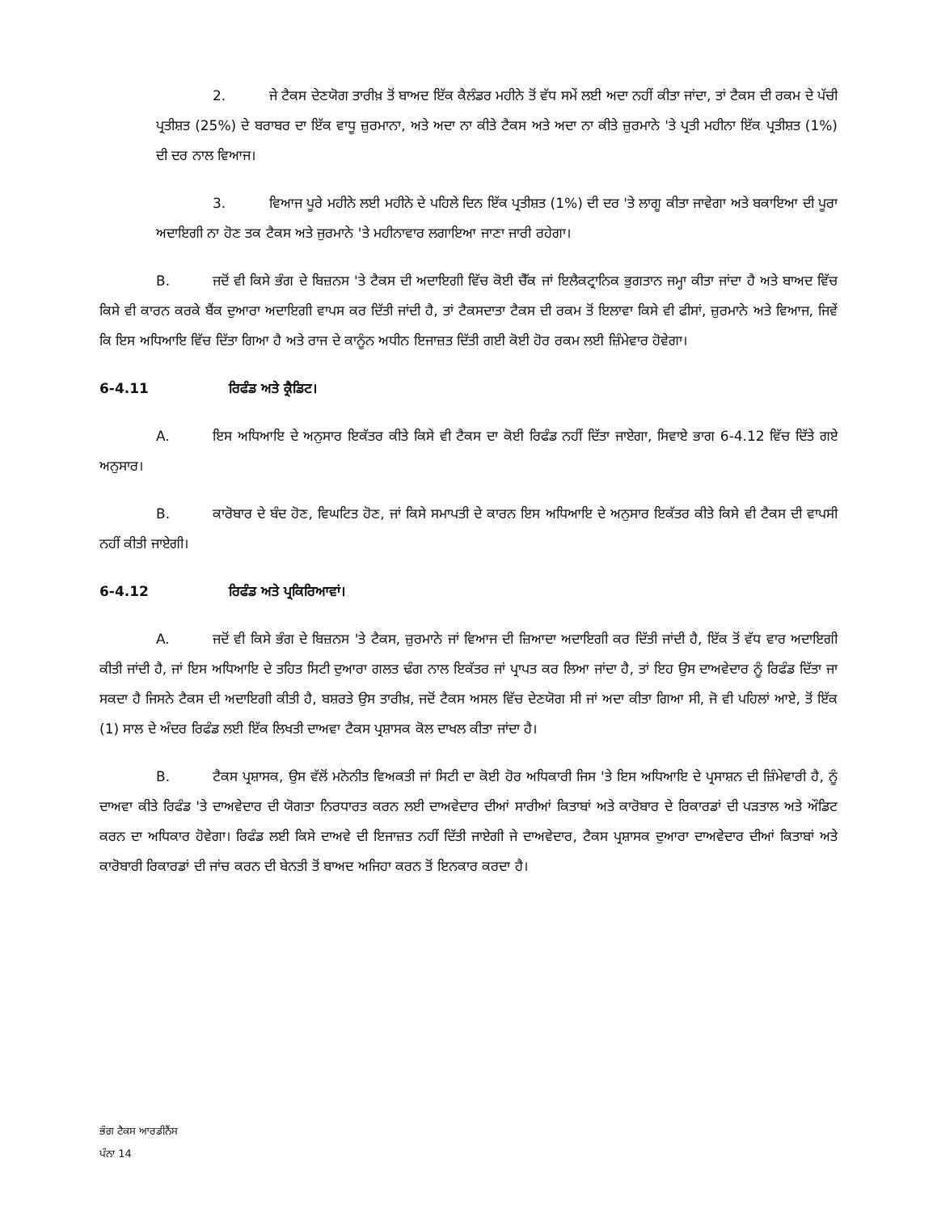2. ਜੇ ਟੈਕਸ ਦੇਣਯੋਗ ਤਾਰੀਖ਼ ਤੋਂ ਬਾਅਦ ਇੱਕ ਕੈਲੰਡਰ ਮਹੀਨੇ ਤੋਂ ਵੱਧ ਸਮੇਂ ਲਈ ਅਦਾ ਨਹੀਂ ਕੀਤਾ ਜਾਂਦਾ, ਤਾਂ ਟੈਕਸ ਦੀ ਰਕਮ ਦੇ ਪੱਚੀ ਪ੍ਰਤੀਸ਼ਤ (25%) ਦੇ ਬਰਾਬਰ ਦਾ ਇੱਕ ਵਾਧੂ ਜ਼ੁਰਮਾਨਾ, ਅਤੇ ਅਦਾ ਨਾ ਕੀਤੇ ਟੈਕਸ ਅਤੇ ਅਦਾ ਨਾ ਕੀਤੇ ਜ਼ੁਰਮਾਨੇ 'ਤੇ ਪ੍ਰਤੀ ਮਹੀਨਾ ਇੱਕ ਪ੍ਰਤੀਸ਼ਤ (1%) ਦੀ ਦਰ ਨਾਲ ਵਿਆਜ।
3. ਵਿਆਜ ਪੂਰੇ ਮਹੀਨੇ ਲਈ ਮਹੀਨੇ ਦੇ ਪਹਿਲੇ ਦਿਨ ਇੱਕ ਪ੍ਰਤੀਸ਼ਤ (1%) ਦੀ ਦਰ 'ਤੇ ਲਾਗੂ ਕੀਤਾ ਜਾਵੇਗਾ ਅਤੇ ਬਕਾਇਆ ਦੀ ਪੂਰਾ ਅਦਾਇਗੀ ਨਾ ਹੋਣ ਤਕ ਟੈਕਸ ਅਤੇ ਜੁਰਮਾਨੇ 'ਤੇ ਮਹੀਨਾਵਾਰ ਲਗਾਇਆ ਜਾਣਾ ਜਾਰੀ ਰਹੇਗਾ।
B. ਜਦੋਂ ਵੀ ਕਿਸੇ ਭੰਗ ਦੇ ਬਿਜ਼ਨਸ 'ਤੇ ਟੈਕਸ ਦੀ ਅਦਾਇਗੀ ਵਿੱਚ ਕੋਈ ਚੈੱਕ ਜਾਂ ਇਲੈਕਟ੍ਰਾਨਿਕ ਭੁਗਤਾਨ ਜਮ੍ਹਾ ਕੀਤਾ ਜਾਂਦਾ ਹੈ ਅਤੇ ਬਾਅਦ ਵਿੱਚ ਕਿਸੇ ਵੀ ਕਾਰਨ ਕਰਕੇ ਬੈਂਕ ਦੁਆਰਾ ਅਦਾਇਗੀ ਵਾਪਸ ਕਰ ਦਿੱਤੀ ਜਾਂਦੀ ਹੈ, ਤਾਂ ਟੈਕਸਦਾਤਾ ਟੈਕਸ ਦੀ ਰਕਮ ਤੋਂ ਇਲਾਵਾ ਕਿਸੇ ਵੀ ਫੀਸਾਂ, ਜ਼ੁਰਮਾਨੇ ਅਤੇ ਵਿਆਜ, ਜਿਵੇਂ ਕਿ ਇਸ ਅਧਿਆਇ ਵਿੱਚ ਦਿੱਤਾ ਗਿਆ ਹੈ ਅਤੇ ਰਾਜ ਦੇ ਕਾਨੂੰਨ ਅਧੀਨ ਇਜਾਜ਼ਤ ਦਿੱਤੀ ਗਈ ਕੋਈ ਹੋਰ ਰਕਮ ਲਈ ਜ਼ਿੰਮੇਵਾਰ ਹੋਵੇਗਾ।
6-4.11 ਰਿਫੰਡ ਅਤੇ ਕ੍ਰੈਡਿਟ।
A. ਇਸ ਅਧਿਆਇ ਦੇ ਅਨੁਸਾਰ ਇਕੱਤਰ ਕੀਤੇ ਕਿਸੇ ਵੀ ਟੈਕਸ ਦਾ ਕੋਈ ਰਿਫੰਡ ਨਹੀਂ ਦਿੱਤਾ ਜਾਏਗਾ, ਸਿਵਾਏ ਭਾਗ 6-4.12 ਵਿੱਚ ਦਿੱਤੇ ਗਏ ਅਨੁਸਾਰ।
B. ਕਾਰੋਬਾਰ ਦੇ ਬੰਦ ਹੋਣ, ਵਿਘਟਿਤ ਹੋਣ, ਜਾਂ ਕਿਸੇ ਸਮਾਪਤੀ ਦੇ ਕਾਰਨ ਇਸ ਅਧਿਆਇ ਦੇ ਅਨੁਸਾਰ ਇਕੱਤਰ ਕੀਤੇ ਕਿਸੇ ਵੀ ਟੈਕਸ ਦੀ ਵਾਪਸੀ ਨਹੀਂ ਕੀਤੀ ਜਾਏਗੀ।
6-4.12 ਰਿਫੰਡ ਅਤੇ ਪ੍ਰਕਿਰਿਆਵਾਂ।
A. ਜਦੋਂ ਵੀ ਕਿਸੇ ਭੰਗ ਦੇ ਬਿਜ਼ਨਸ 'ਤੇ ਟੈਕਸ, ਜ਼ੁਰਮਾਨੇ ਜਾਂ ਵਿਆਜ ਦੀ ਜ਼ਿਆਦਾ ਅਦਾਇਗੀ ਕਰ ਦਿੱਤੀ ਜਾਂਦੀ ਹੈ, ਇੱਕ ਤੋਂ ਵੱਧ ਵਾਰ ਅਦਾਇਗੀ ਕੀਤੀ ਜਾਂਦੀ ਹੈ, ਜਾਂ ਇਸ ਅਧਿਆਇ ਦੇ ਤਹਿਤ ਸਿਟੀ ਦੁਆਰਾ ਗਲਤ ਢੰਗ ਨਾਲ ਇਕੱਤਰ ਜਾਂ ਪ੍ਰਾਪਤ ਕਰ ਲਿਆ ਜਾਂਦਾ ਹੈ, ਤਾਂ ਇਹ ਉਸ ਦਾਅਵੇਦਾਰ ਨੂੰ ਰਿਫੰਡ ਦਿੱਤਾ ਜਾ ਸਕਦਾ ਹੈ ਜਿਸਨੇ ਟੈਕਸ ਦੀ ਅਦਾਇਗੀ ਕੀਤੀ ਹੈ, ਬਸ਼ਰਤੇ ਉਸ ਤਾਰੀਖ਼, ਜਦੋਂ ਟੈਕਸ ਅਸਲ ਵਿੱਚ ਦੇਣਯੋਗ ਸੀ ਜਾਂ ਅਦਾ ਕੀਤਾ ਗਿਆ ਸੀ, ਜੋ ਵੀ ਪਹਿਲਾਂ ਆਏ, ਤੋਂ ਇੱਕ (1) ਸਾਲ ਦੇ ਅੰਦਰ ਰਿਫੰਡ ਲਈ ਇੱਕ ਲਿਖਤੀ ਦਾਅਵਾ ਟੈਕਸ ਪ੍ਰਸ਼ਾਸਕ ਕੋਲ ਦਾਖਲ ਕੀਤਾ ਜਾਂਦਾ ਹੈ।
B. ਟੈਕਸ ਪ੍ਰਸ਼ਾਸਕ, ਉਸ ਵੱਲੋਂ ਮਨੋਨੀਤ ਵਿਅਕਤੀ ਜਾਂ ਸਿਟੀ ਦਾ ਕੋਈ ਹੋਰ ਅਧਿਕਾਰੀ ਜਿਸ 'ਤੇ ਇਸ ਅਧਿਆਇ ਦੇ ਪ੍ਰਸਾਸ਼ਨ ਦੀ ਜ਼ਿੰਮੇਵਾਰੀ ਹੈ, ਨੂੰ ਦਾਅਵਾ ਕੀਤੇ ਰਿਫੰਡ 'ਤੇ ਦਾਅਵੇਦਾਰ ਦੀ ਯੋਗਤਾ ਨਿਰਧਾਰਤ ਕਰਨ ਲਈ ਦਾਅਵੇਦਾਰ ਦੀਆਂ ਸਾਰੀਆਂ ਕਿਤਾਬਾਂ ਅਤੇ ਕਾਰੋਬਾਰ ਦੇ ਰਿਕਾਰਡਾਂ ਦੀ ਪੜਤਾਲ ਅਤੇ ਔਡਿਟ ਕਰਨ ਦਾ ਅਧਿਕਾਰ ਹੋਵੇਗਾ। ਰਿਫੰਡ ਲਈ ਕਿਸੇ ਦਾਅਵੇ ਦੀ ਇਜਾਜ਼ਤ ਨਹੀਂ ਦਿੱਤੀ ਜਾਏਗੀ ਜੇ ਦਾਅਵੇਦਾਰ, ਟੈਕਸ ਪ੍ਰਸ਼ਾਸਕ ਦੁਆਰਾ ਦਾਅਵੇਦਾਰ ਦੀਆਂ ਕਿਤਾਬਾਂ ਅਤੇ ਕਾਰੋਬਾਰੀ ਰਿਕਾਰਡਾਂ ਦੀ ਜਾਂਚ ਕਰਨ ਦੀ ਬੇਨਤੀ ਤੋਂ ਬਾਅਦ ਅਜਿਹਾ ਕਰਨ ਤੋਂ ਇਨਕਾਰ ਕਰਦਾ ਹੈ।
ਭੰਗ ਟੈਕਸ ਆਰਡੀਨੈਂਸ
ਪੰਨਾ 14